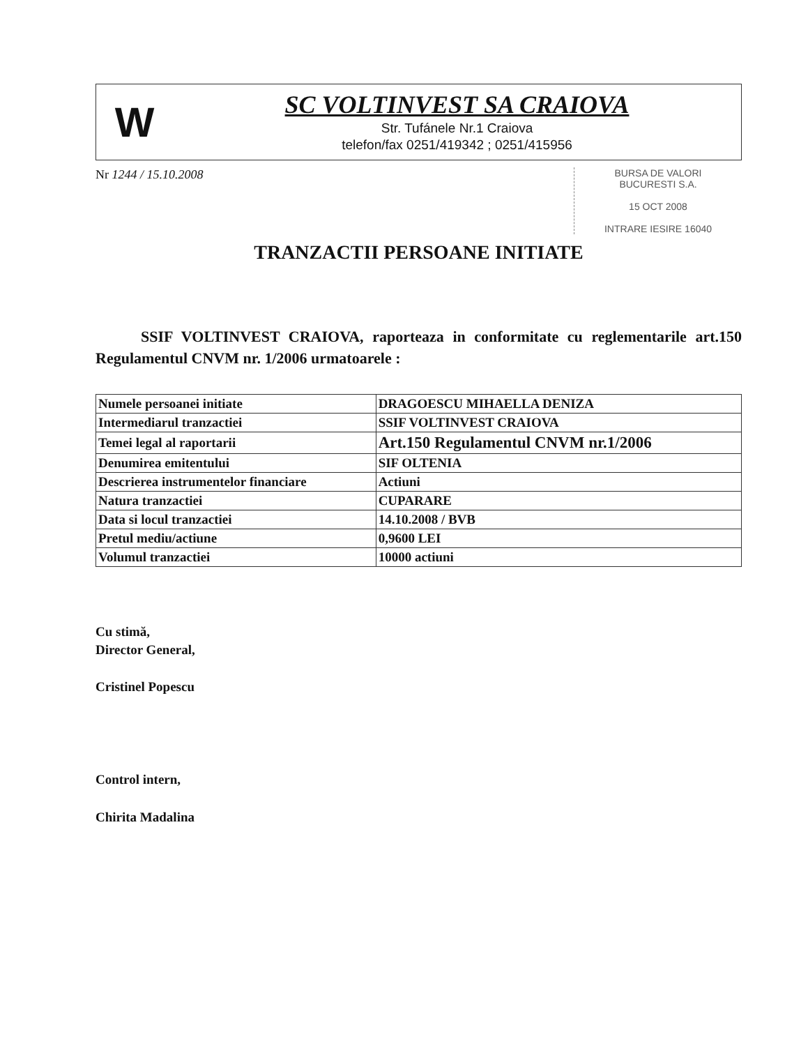W
SC VOLTINVEST SA CRAIOVA
Str. Tufánele Nr.1 Craiova
telefon/fax 0251/419342 ; 0251/415956
Nr 1244 / 15.10.2008
BURSA DE VALORI
BUCURESTI S.A.
15 OCT 2008
INTRARE IESIRE 16040
TRANZACTII PERSOANE INITIATE
SSIF VOLTINVEST CRAIOVA, raporteaza in conformitate cu reglementarile art.150 Regulamentul CNVM nr. 1/2006 urmatoarele :
| Numele persoanei initiate | DRAGOESCU MIHAELLA DENIZA |
| Intermediarul tranzactiei | SSIF VOLTINVEST CRAIOVA |
| Temei legal al raportarii | Art.150 Regulamentul CNVM nr.1/2006 |
| Denumirea emitentului | SIF OLTENIA |
| Descrierea instrumentelor financiare | Actiuni |
| Natura tranzactiei | CUPARARE |
| Data si locul tranzactiei | 14.10.2008 / BVB |
| Pretul mediu/actiune | 0,9600 LEI |
| Volumul tranzactiei | 10000 actiuni |
Cu stimă,
Director General,
Cristinel Popescu
Control intern,
Chirita Madalina